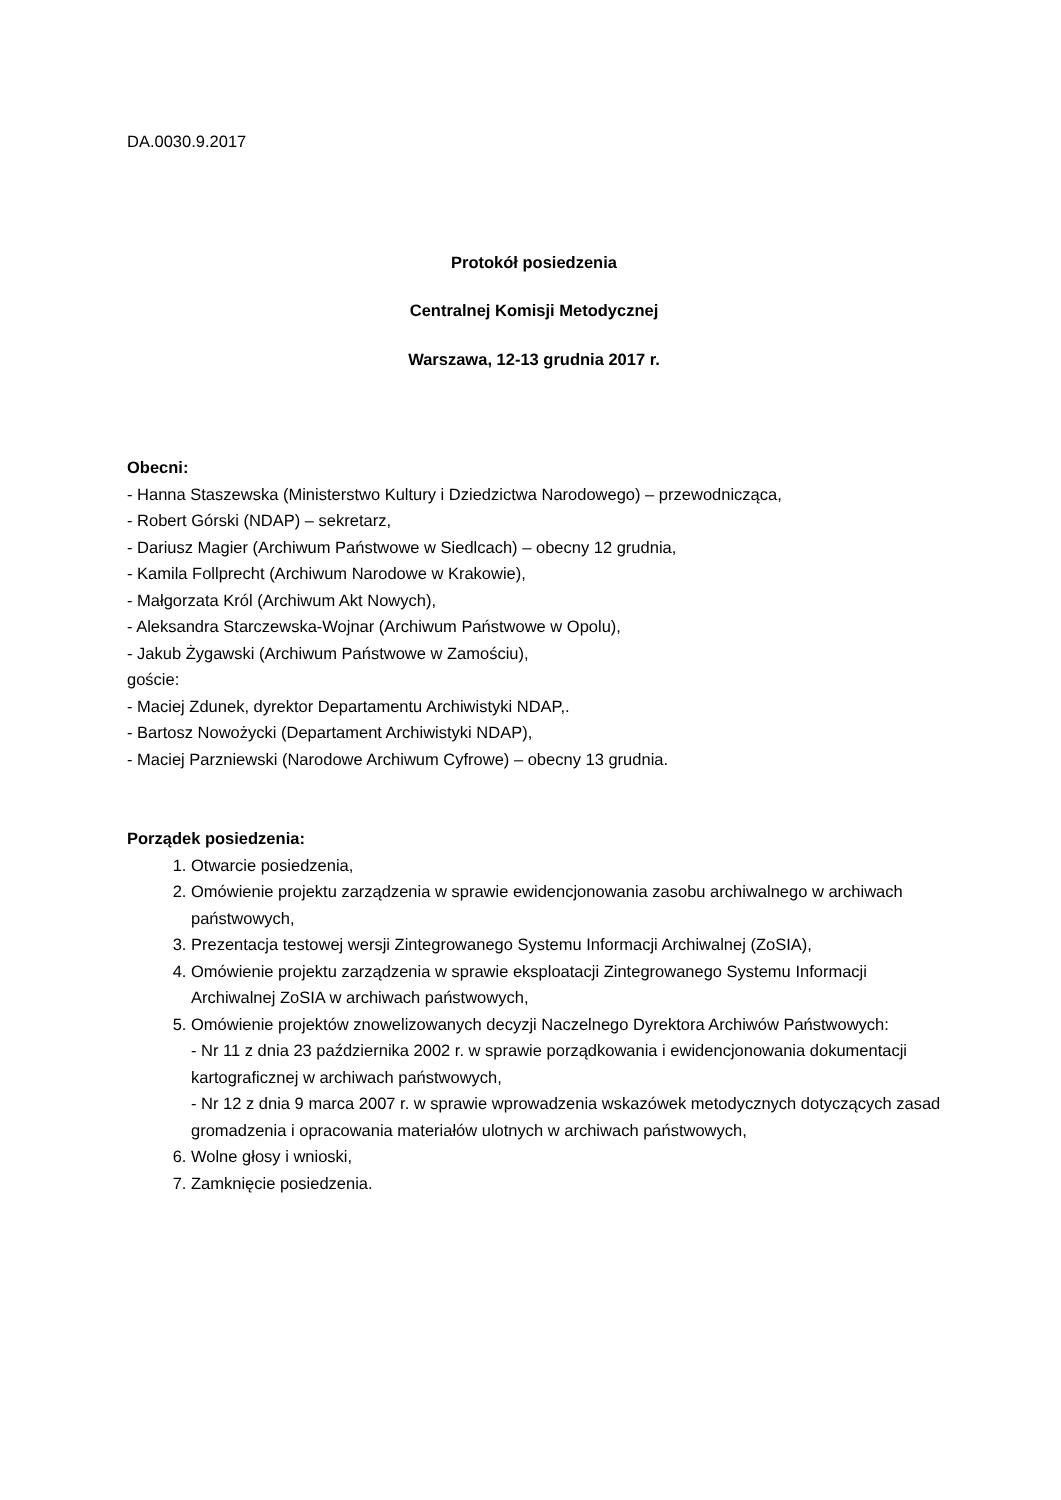DA.0030.9.2017
Protokół posiedzenia
Centralnej Komisji Metodycznej
Warszawa, 12-13 grudnia 2017 r.
Obecni:
- Hanna Staszewska (Ministerstwo Kultury i Dziedzictwa Narodowego) – przewodnicząca,
- Robert Górski (NDAP) – sekretarz,
- Dariusz Magier (Archiwum Państwowe w Siedlcach) – obecny 12 grudnia,
- Kamila Follprecht (Archiwum Narodowe w Krakowie),
- Małgorzata Król (Archiwum Akt Nowych),
- Aleksandra Starczewska-Wojnar (Archiwum Państwowe w Opolu),
- Jakub Żygawski (Archiwum Państwowe w Zamościu),
goście:
- Maciej Zdunek, dyrektor Departamentu Archiwistyki NDAP,.
- Bartosz Nowożycki (Departament Archiwistyki NDAP),
- Maciej Parzniewski (Narodowe Archiwum Cyfrowe) – obecny 13 grudnia.
Porządek posiedzenia:
1. Otwarcie posiedzenia,
2. Omówienie projektu zarządzenia w sprawie ewidencjonowania zasobu archiwalnego w archiwach państwowych,
3. Prezentacja testowej wersji Zintegrowanego Systemu Informacji Archiwalnej (ZoSIA),
4. Omówienie projektu zarządzenia w sprawie eksploatacji Zintegrowanego Systemu Informacji Archiwalnej ZoSIA w archiwach państwowych,
5. Omówienie projektów znowelizowanych decyzji Naczelnego Dyrektora Archiwów Państwowych:
- Nr 11 z dnia 23 października 2002 r. w sprawie porządkowania i ewidencjonowania dokumentacji kartograficznej w archiwach państwowych,
- Nr 12 z dnia 9 marca 2007 r. w sprawie wprowadzenia wskazówek metodycznych dotyczących zasad gromadzenia i opracowania materiałów ulotnych w archiwach państwowych,
6. Wolne głosy i wnioski,
7. Zamknięcie posiedzenia.